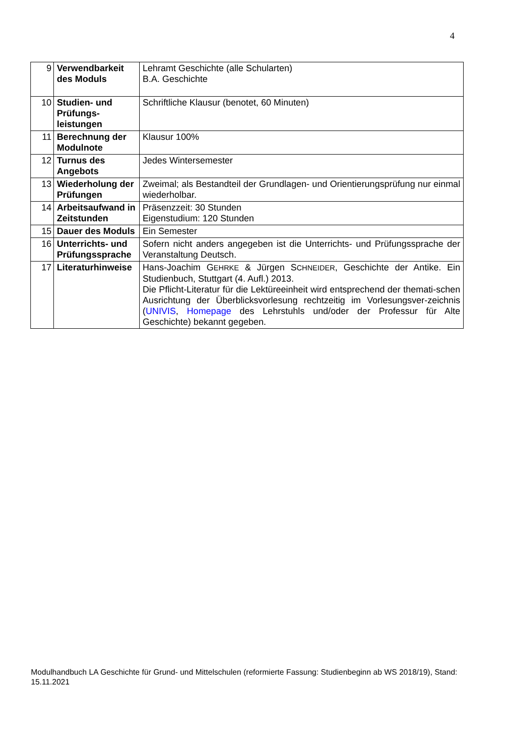4
| 9 | Verwendbarkeit des Moduls | Lehramt Geschichte (alle Schularten) B.A. Geschichte |
| 10 | Studien- und Prüfungs-leistungen | Schriftliche Klausur (benotet, 60 Minuten) |
| 11 | Berechnung der Modulnote | Klausur 100% |
| 12 | Turnus des Angebots | Jedes Wintersemester |
| 13 | Wiederholung der Prüfungen | Zweimal; als Bestandteil der Grundlagen- und Orientierungsprüfung nur einmal wiederholbar. |
| 14 | Arbeitsaufwand in Zeitstunden | Präsenzzeit: 30 Stunden Eigenstudium: 120 Stunden |
| 15 | Dauer des Moduls | Ein Semester |
| 16 | Unterrichts- und Prüfungssprache | Sofern nicht anders angegeben ist die Unterrichts- und Prüfungssprache der Veranstaltung Deutsch. |
| 17 | Literaturhinweise | Hans-Joachim G EHRKE & Jürgen S CHNEIDER , Geschichte der Antike. Ein Studienbuch, Stuttgart (4. Aufl.) 2013. Die Pflicht-Literatur für die Lektüreeinheit wird entsprechend der themati-schen Ausrichtung der Überblicksvorlesung rechtzeitig im Vorlesungsver-zeichnis ( UNIVIS , Homepage des Lehrstuhls und/oder der Professur für Alte Geschichte) bekannt gegeben. |
Modulhandbuch LA Geschichte für Grund- und Mittelschulen (reformierte Fassung: Studienbeginn ab WS 2018/19), Stand: 15.11.2021